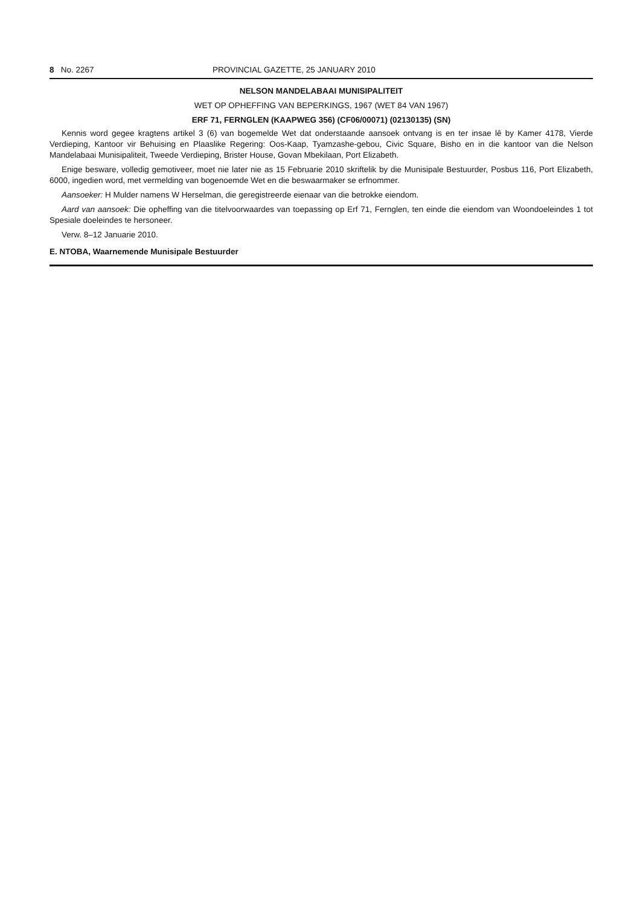8 No. 2267 PROVINCIAL GAZETTE, 25 JANUARY 2010
NELSON MANDELABAAI MUNISIPALITEIT
WET OP OPHEFFING VAN BEPERKINGS, 1967 (WET 84 VAN 1967)
ERF 71, FERNGLEN (KAAPWEG 356) (CF06/00071) (02130135) (SN)
Kennis word gegee kragtens artikel 3 (6) van bogemelde Wet dat onderstaande aansoek ontvang is en ter insae lê by Kamer 4178, Vierde Verdieping, Kantoor vir Behuising en Plaaslike Regering: Oos-Kaap, Tyamzashe-gebou, Civic Square, Bisho en in die kantoor van die Nelson Mandelabaai Munisipaliteit, Tweede Verdieping, Brister House, Govan Mbekilaan, Port Elizabeth.
Enige besware, volledig gemotiveer, moet nie later nie as 15 Februarie 2010 skriftelik by die Munisipale Bestuurder, Posbus 116, Port Elizabeth, 6000, ingedien word, met vermelding van bogenoemde Wet en die beswaarmaker se erfnommer.
Aansoeker: H Mulder namens W Herselman, die geregistreerde eienaar van die betrokke eiendom.
Aard van aansoek: Die opheffing van die titelvoorwaardes van toepassing op Erf 71, Fernglen, ten einde die eiendom van Woondoeleindes 1 tot Spesiale doeleindes te hersoneer.
Verw. 8–12 Januarie 2010.
E. NTOBA, Waarnemende Munisipale Bestuurder